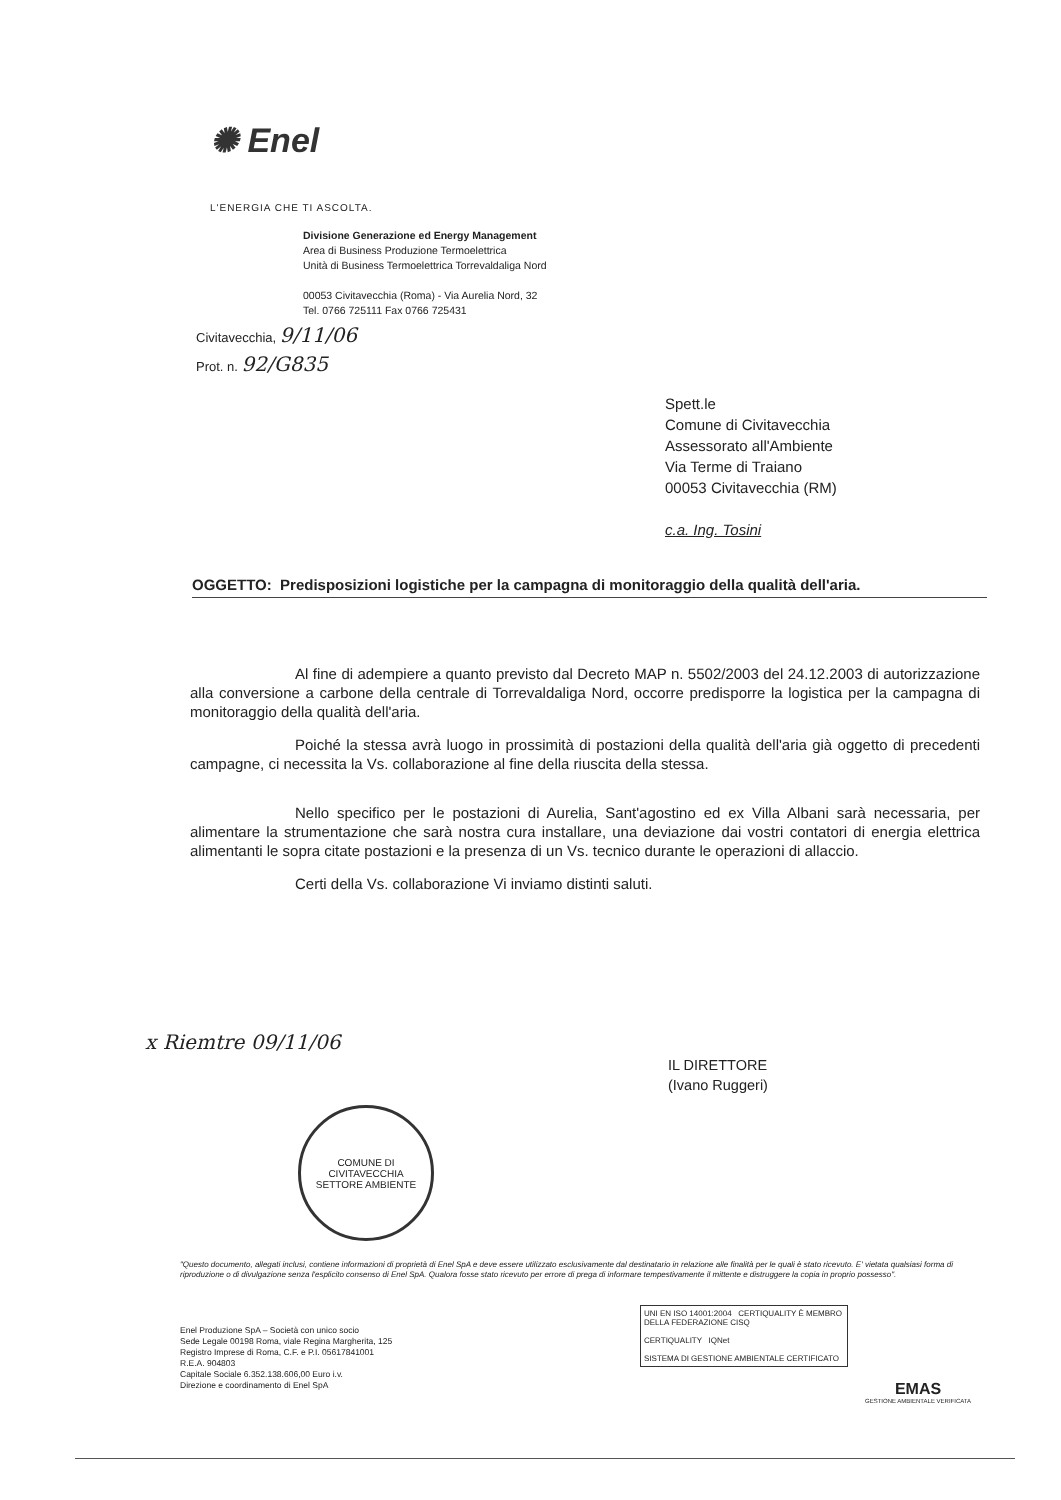✺ Enel
L'ENERGIA CHE TI ASCOLTA.
Divisione Generazione ed Energy Management
Area di Business Produzione Termoelettrica
Unità di Business Termoelettrica Torrevaldaliga Nord
00053 Civitavecchia (Roma) - Via Aurelia Nord, 32
Tel. 0766 725111 Fax 0766 725431
Civitavecchia, 9/11/06
Prot. n. 92/G835
Spett.le
Comune di Civitavecchia
Assessorato all'Ambiente
Via Terme di Traiano
00053 Civitavecchia (RM)
c.a. Ing. Tosini
OGGETTO: Predisposizioni logistiche per la campagna di monitoraggio della qualità dell'aria.
Al fine di adempiere a quanto previsto dal Decreto MAP n. 5502/2003 del 24.12.2003 di autorizzazione alla conversione a carbone della centrale di Torrevaldaliga Nord, occorre predisporre la logistica per la campagna di monitoraggio della qualità dell'aria.
Poiché la stessa avrà luogo in prossimità di postazioni della qualità dell'aria già oggetto di precedenti campagne, ci necessita la Vs. collaborazione al fine della riuscita della stessa.
Nello specifico per le postazioni di Aurelia, Sant'agostino ed ex Villa Albani sarà necessaria, per alimentare la strumentazione che sarà nostra cura installare, una deviazione dai vostri contatori di energia elettrica alimentanti le sopra citate postazioni e la presenza di un Vs. tecnico durante le operazioni di allaccio.
Certi della Vs. collaborazione Vi inviamo distinti saluti.
x Riemtre 09/11/06
COMUNE DI CIVITAVECCHIA
SETTORE AMBIENTE
IL DIRETTORE
(Ivano Ruggeri)
"Questo documento, allegati inclusi, contiene informazioni di proprietà di Enel SpA e deve essere utilizzato esclusivamente dal destinatario in relazione alle finalità per le quali è stato ricevuto. E' vietata qualsiasi forma di riproduzione o di divulgazione senza l'esplicito consenso di Enel SpA. Qualora fosse stato ricevuto per errore di prega di informare tempestivamente il mittente e distruggere la copia in proprio possesso".
Enel Produzione SpA – Società con unico socio
Sede Legale 00198 Roma, viale Regina Margherita, 125
Registro Imprese di Roma, C.F. e P.I. 05617841001
R.E.A. 904803
Capitale Sociale 6.352.138.606,00 Euro i.v.
Direzione e coordinamento di Enel SpA
UNI EN ISO 14001:2004 CERTIQUALITY È MEMBRO DELLA FEDERAZIONE CISQ
CERTIQUALITY IQNet
SISTEMA DI GESTIONE AMBIENTALE CERTIFICATO
EMAS
GESTIONE AMBIENTALE VERIFICATA